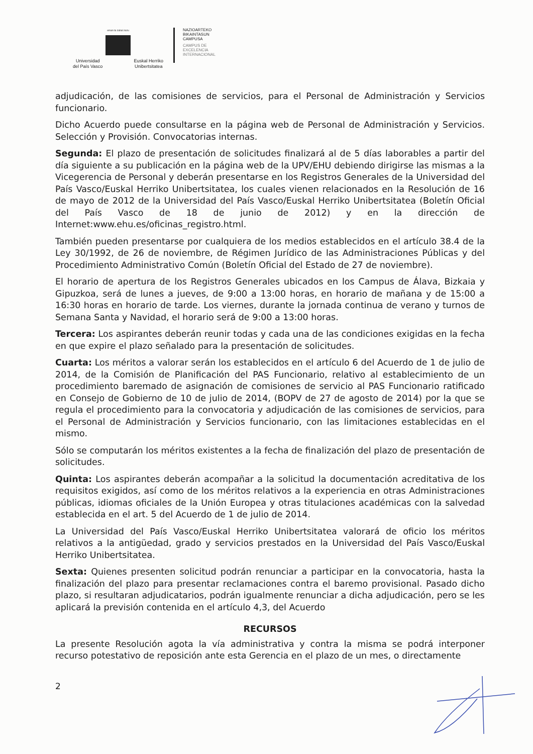eman ta zabal zazu
Universidad
del País Vasco Euskal Herriko
Unibertsitatea
NAZIOARTEKO
BIKAINTASUN
CAMPUSA
CAMPUS DE
EXCELENCIA
INTERNACIONAL
adjudicación, de las comisiones de servicios, para el Personal de Administración y Servicios funcionario.
Dicho Acuerdo puede consultarse en la página web de Personal de Administración y Servicios. Selección y Provisión. Convocatorias internas.
Segunda: El plazo de presentación de solicitudes finalizará al de 5 días laborables a partir del día siguiente a su publicación en la página web de la UPV/EHU debiendo dirigirse las mismas a la Vicegerencia de Personal y deberán presentarse en los Registros Generales de la Universidad del País Vasco/Euskal Herriko Unibertsitatea, los cuales vienen relacionados en la Resolución de 16 de mayo de 2012 de la Universidad del País Vasco/Euskal Herriko Unibertsitatea (Boletín Oficial del País Vasco de 18 de junio de 2012) y en la dirección de Internet:www.ehu.es/oficinas_registro.html.
También pueden presentarse por cualquiera de los medios establecidos en el artículo 38.4 de la Ley 30/1992, de 26 de noviembre, de Régimen Jurídico de las Administraciones Públicas y del Procedimiento Administrativo Común (Boletín Oficial del Estado de 27 de noviembre).
El horario de apertura de los Registros Generales ubicados en los Campus de Álava, Bizkaia y Gipuzkoa, será de lunes a jueves, de 9:00 a 13:00 horas, en horario de mañana y de 15:00 a 16:30 horas en horario de tarde. Los viernes, durante la jornada continua de verano y turnos de Semana Santa y Navidad, el horario será de 9:00 a 13:00 horas.
Tercera: Los aspirantes deberán reunir todas y cada una de las condiciones exigidas en la fecha en que expire el plazo señalado para la presentación de solicitudes.
Cuarta: Los méritos a valorar serán los establecidos en el artículo 6 del Acuerdo de 1 de julio de 2014, de la Comisión de Planificación del PAS Funcionario, relativo al establecimiento de un procedimiento baremado de asignación de comisiones de servicio al PAS Funcionario ratificado en Consejo de Gobierno de 10 de julio de 2014, (BOPV de 27 de agosto de 2014) por la que se regula el procedimiento para la convocatoria y adjudicación de las comisiones de servicios, para el Personal de Administración y Servicios funcionario, con las limitaciones establecidas en el mismo.
Sólo se computarán los méritos existentes a la fecha de finalización del plazo de presentación de solicitudes.
Quinta: Los aspirantes deberán acompañar a la solicitud la documentación acreditativa de los requisitos exigidos, así como de los méritos relativos a la experiencia en otras Administraciones públicas, idiomas oficiales de la Unión Europea y otras titulaciones académicas con la salvedad establecida en el art. 5 del Acuerdo de 1 de julio de 2014.
La Universidad del País Vasco/Euskal Herriko Unibertsitatea valorará de oficio los méritos relativos a la antigüedad, grado y servicios prestados en la Universidad del País Vasco/Euskal Herriko Unibertsitatea.
Sexta: Quienes presenten solicitud podrán renunciar a participar en la convocatoria, hasta la finalización del plazo para presentar reclamaciones contra el baremo provisional. Pasado dicho plazo, si resultaran adjudicatarios, podrán igualmente renunciar a dicha adjudicación, pero se les aplicará la previsión contenida en el artículo 4,3, del Acuerdo
RECURSOS
La presente Resolución agota la vía administrativa y contra la misma se podrá interponer recurso potestativo de reposición ante esta Gerencia en el plazo de un mes, o directamente
2